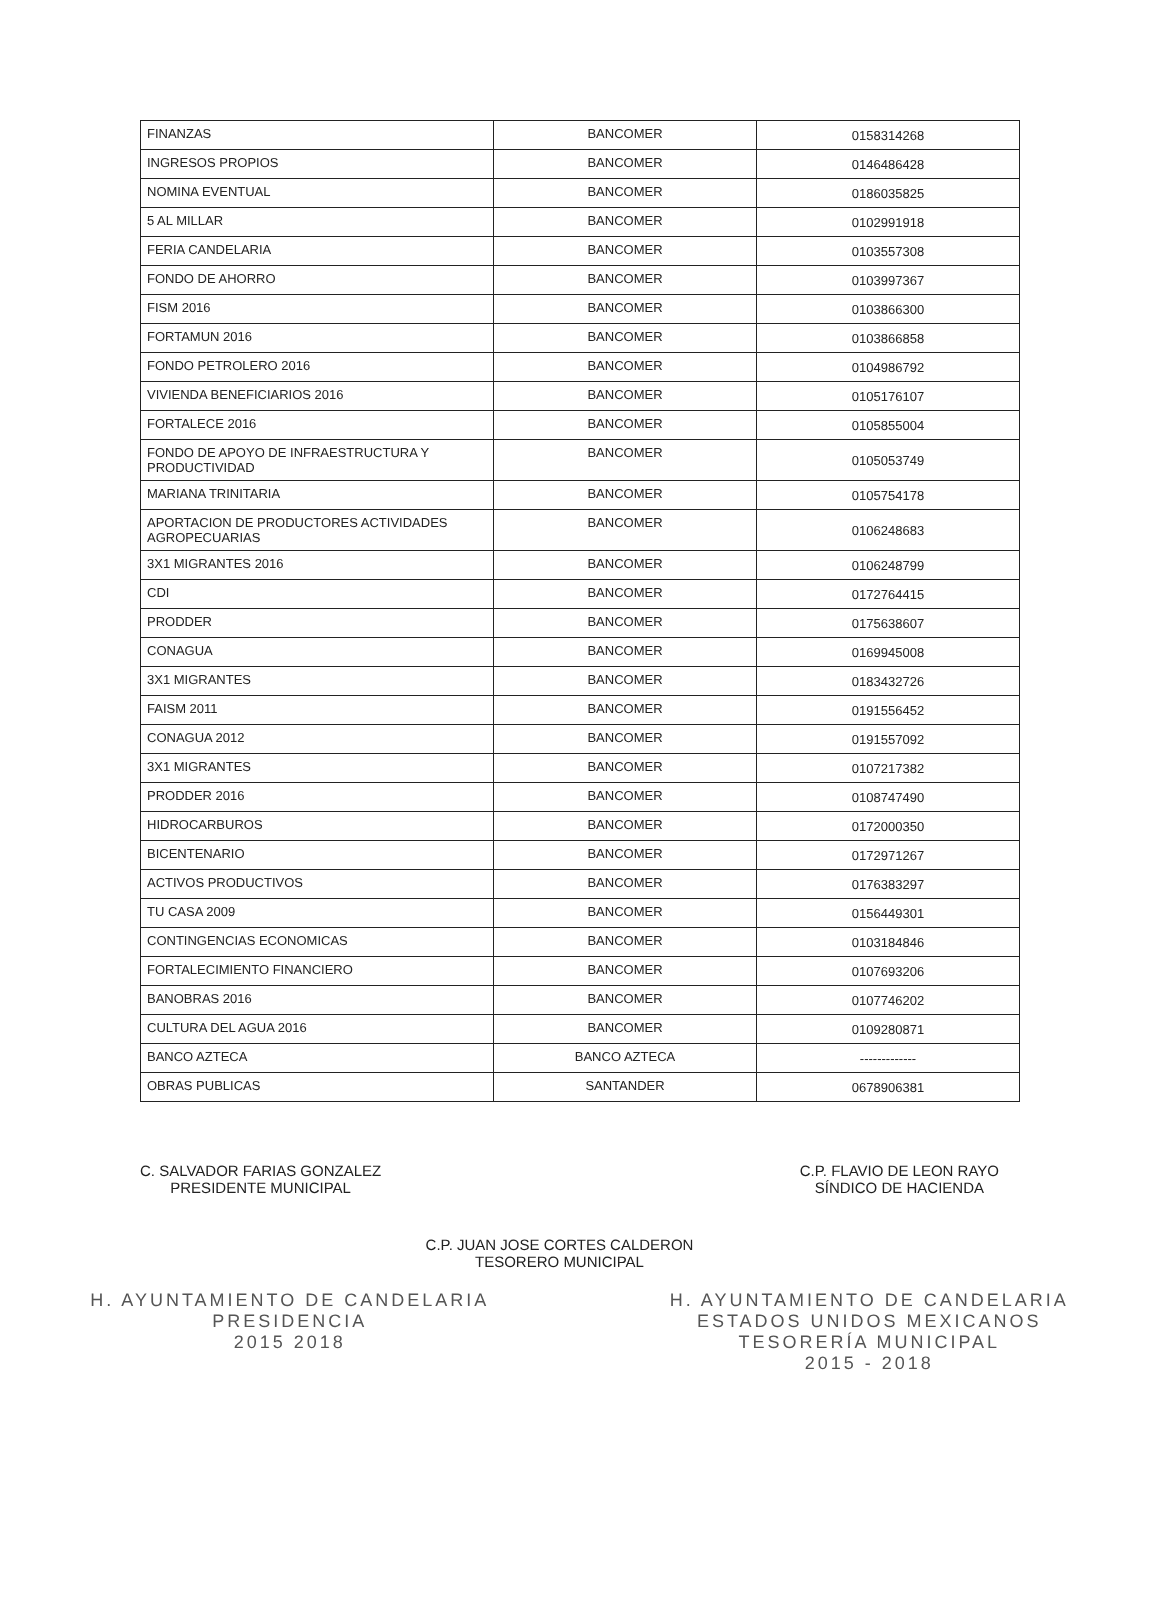| FINANZAS | BANCOMER | 0158314268 |
| INGRESOS PROPIOS | BANCOMER | 0146486428 |
| NOMINA EVENTUAL | BANCOMER | 0186035825 |
| 5 AL MILLAR | BANCOMER | 0102991918 |
| FERIA CANDELARIA | BANCOMER | 0103557308 |
| FONDO DE AHORRO | BANCOMER | 0103997367 |
| FISM 2016 | BANCOMER | 0103866300 |
| FORTAMUN 2016 | BANCOMER | 0103866858 |
| FONDO PETROLERO 2016 | BANCOMER | 0104986792 |
| VIVIENDA BENEFICIARIOS 2016 | BANCOMER | 0105176107 |
| FORTALECE 2016 | BANCOMER | 0105855004 |
| FONDO DE APOYO DE INFRAESTRUCTURA Y PRODUCTIVIDAD | BANCOMER | 0105053749 |
| MARIANA TRINITARIA | BANCOMER | 0105754178 |
| APORTACION DE PRODUCTORES ACTIVIDADES AGROPECUARIAS | BANCOMER | 0106248683 |
| 3X1 MIGRANTES 2016 | BANCOMER | 0106248799 |
| CDI | BANCOMER | 0172764415 |
| PRODDER | BANCOMER | 0175638607 |
| CONAGUA | BANCOMER | 0169945008 |
| 3X1 MIGRANTES | BANCOMER | 0183432726 |
| FAISM 2011 | BANCOMER | 0191556452 |
| CONAGUA 2012 | BANCOMER | 0191557092 |
| 3X1 MIGRANTES | BANCOMER | 0107217382 |
| PRODDER 2016 | BANCOMER | 0108747490 |
| HIDROCARBUROS | BANCOMER | 0172000350 |
| BICENTENARIO | BANCOMER | 0172971267 |
| ACTIVOS PRODUCTIVOS | BANCOMER | 0176383297 |
| TU CASA 2009 | BANCOMER | 0156449301 |
| CONTINGENCIAS ECONOMICAS | BANCOMER | 0103184846 |
| FORTALECIMIENTO FINANCIERO | BANCOMER | 0107693206 |
| BANOBRAS 2016 | BANCOMER | 0107746202 |
| CULTURA DEL AGUA 2016 | BANCOMER | 0109280871 |
| BANCO AZTECA | BANCO AZTECA | ------------- |
| OBRAS PUBLICAS | SANTANDER | 0678906381 |
C. SALVADOR FARIAS GONZALEZ
PRESIDENTE MUNICIPAL
C.P. FLAVIO DE LEON RAYO
SÍNDICO DE HACIENDA
C.P. JUAN JOSE CORTES CALDERON
TESORERO MUNICIPAL
H. AYUNTAMIENTO DE CANDELARIA
PRESIDENCIA
2015 2018
H. AYUNTAMIENTO DE CANDELARIA
ESTADOS UNIDOS MEXICANOS
TESORERÍA MUNICIPAL
2015 - 2018